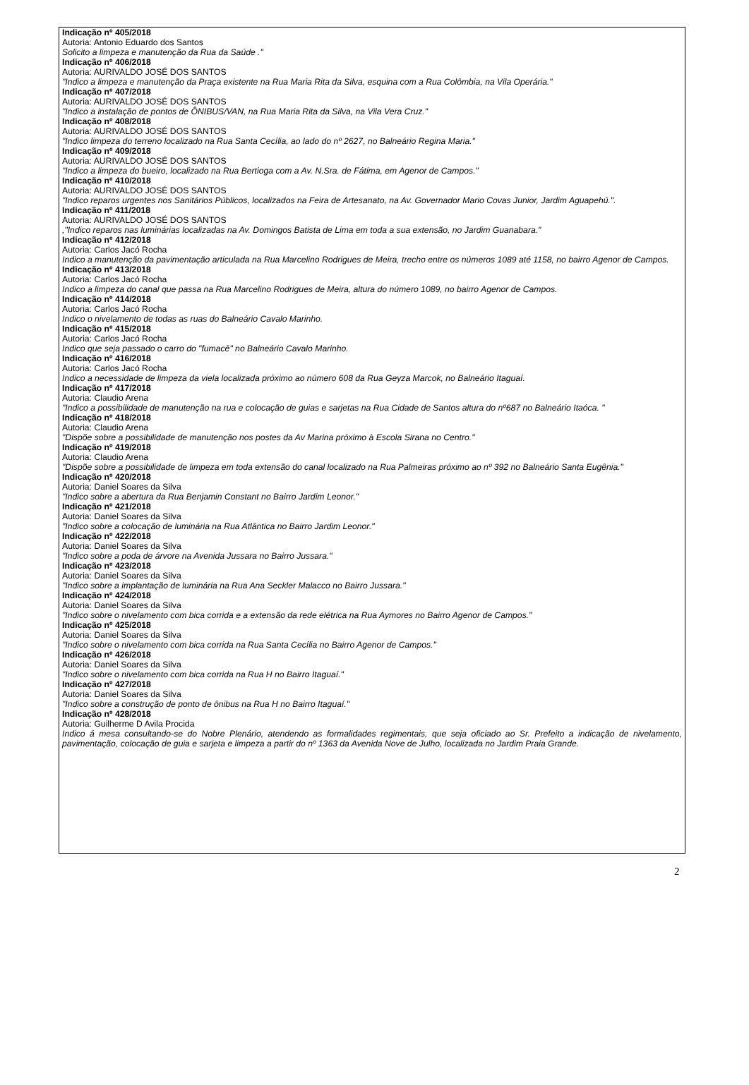Indicação nº 405/2018
Autoria: Antonio Eduardo dos Santos
Solicito a limpeza e manutenção da Rua da Saúde ."
Indicação nº 406/2018
Autoria: AURIVALDO JOSÉ DOS SANTOS
"Indico a limpeza e manutenção da Praça existente na Rua Maria Rita da Silva, esquina com a Rua Colômbia, na Vila Operária."
Indicação nº 407/2018
Autoria: AURIVALDO JOSÉ DOS SANTOS
"Indico a instalação de pontos de ÔNIBUS/VAN, na Rua Maria Rita da Silva, na Vila Vera Cruz."
Indicação nº 408/2018
Autoria: AURIVALDO JOSÉ DOS SANTOS
"Indico limpeza do terreno localizado na Rua Santa Cecília, ao lado do nº 2627, no Balneário Regina Maria."
Indicação nº 409/2018
Autoria: AURIVALDO JOSÉ DOS SANTOS
"Indico a limpeza do bueiro, localizado na Rua Bertioga com a Av. N.Sra. de Fátima, em Agenor de Campos."
Indicação nº 410/2018
Autoria: AURIVALDO JOSÉ DOS SANTOS
"Indico reparos urgentes nos Sanitários Públicos, localizados na Feira de Artesanato, na Av. Governador Mario Covas Junior, Jardim Aguapehú.".
Indicação nº 411/2018
Autoria: AURIVALDO JOSÉ DOS SANTOS
,"Indico reparos nas luminárias localizadas na Av. Domingos Batista de Lima em toda a sua extensão, no Jardim Guanabara."
Indicação nº 412/2018
Autoria: Carlos Jacó Rocha
Indico a manutenção da pavimentação articulada na Rua Marcelino Rodrigues de Meira, trecho entre os números 1089 até 1158, no bairro Agenor de Campos.
Indicação nº 413/2018
Autoria: Carlos Jacó Rocha
Indico a limpeza do canal que passa na Rua Marcelino Rodrigues de Meira, altura do número 1089, no bairro Agenor de Campos.
Indicação nº 414/2018
Autoria: Carlos Jacó Rocha
Indico o nivelamento de todas as ruas do Balneário Cavalo Marinho.
Indicação nº 415/2018
Autoria: Carlos Jacó Rocha
Indico que seja passado o carro do "fumacê" no Balneário Cavalo Marinho.
Indicação nº 416/2018
Autoria: Carlos Jacó Rocha
Indico a necessidade de limpeza da viela localizada próximo ao número 608 da Rua Geyza Marcok, no Balneário Itaguaí.
Indicação nº 417/2018
Autoria: Claudio Arena
"Indico a possibilidade de manutenção na rua e colocação de guias e sarjetas na Rua Cidade de Santos altura do nº687 no Balneário Itaóca. "
Indicação nº 418/2018
Autoria: Claudio Arena
"Dispõe sobre a possibilidade de manutenção nos postes da Av Marina próximo à Escola Sirana no Centro."
Indicação nº 419/2018
Autoria: Claudio Arena
"Dispõe sobre a possibilidade de limpeza em toda extensão do canal localizado na Rua Palmeiras próximo ao nº 392 no Balneário Santa Eugênia."
Indicação nº 420/2018
Autoria: Daniel Soares da Silva
"Indico sobre a abertura da Rua Benjamin Constant no Bairro Jardim Leonor."
Indicação nº 421/2018
Autoria: Daniel Soares da Silva
"Indico sobre a colocação de luminária na Rua Atlântica no Bairro Jardim Leonor."
Indicação nº 422/2018
Autoria: Daniel Soares da Silva
"Indico sobre a poda de árvore na Avenida Jussara no Bairro Jussara."
Indicação nº 423/2018
Autoria: Daniel Soares da Silva
"Indico sobre a implantação de luminária na Rua Ana Seckler Malacco no Bairro Jussara."
Indicação nº 424/2018
Autoria: Daniel Soares da Silva
"Indico sobre o nivelamento com bica corrida e a extensão da rede elétrica na Rua Aymores no Bairro Agenor de Campos."
Indicação nº 425/2018
Autoria: Daniel Soares da Silva
"Indico sobre o nivelamento com bica corrida na Rua Santa Cecília no Bairro Agenor de Campos."
Indicação nº 426/2018
Autoria: Daniel Soares da Silva
"Indico sobre o nivelamento com bica corrida na Rua H no Bairro Itaguaí."
Indicação nº 427/2018
Autoria: Daniel Soares da Silva
"Indico sobre a construção de ponto de ônibus na Rua H no Bairro Itaguaí."
Indicação nº 428/2018
Autoria: Guilherme D Avila Procida
Indico á mesa consultando-se do Nobre Plenário, atendendo as formalidades regimentais, que seja oficiado ao Sr. Prefeito a indicação de nivelamento, pavimentação, colocação de guia e sarjeta e limpeza a partir do nº 1363 da Avenida Nove de Julho, localizada no Jardim Praia Grande.
2